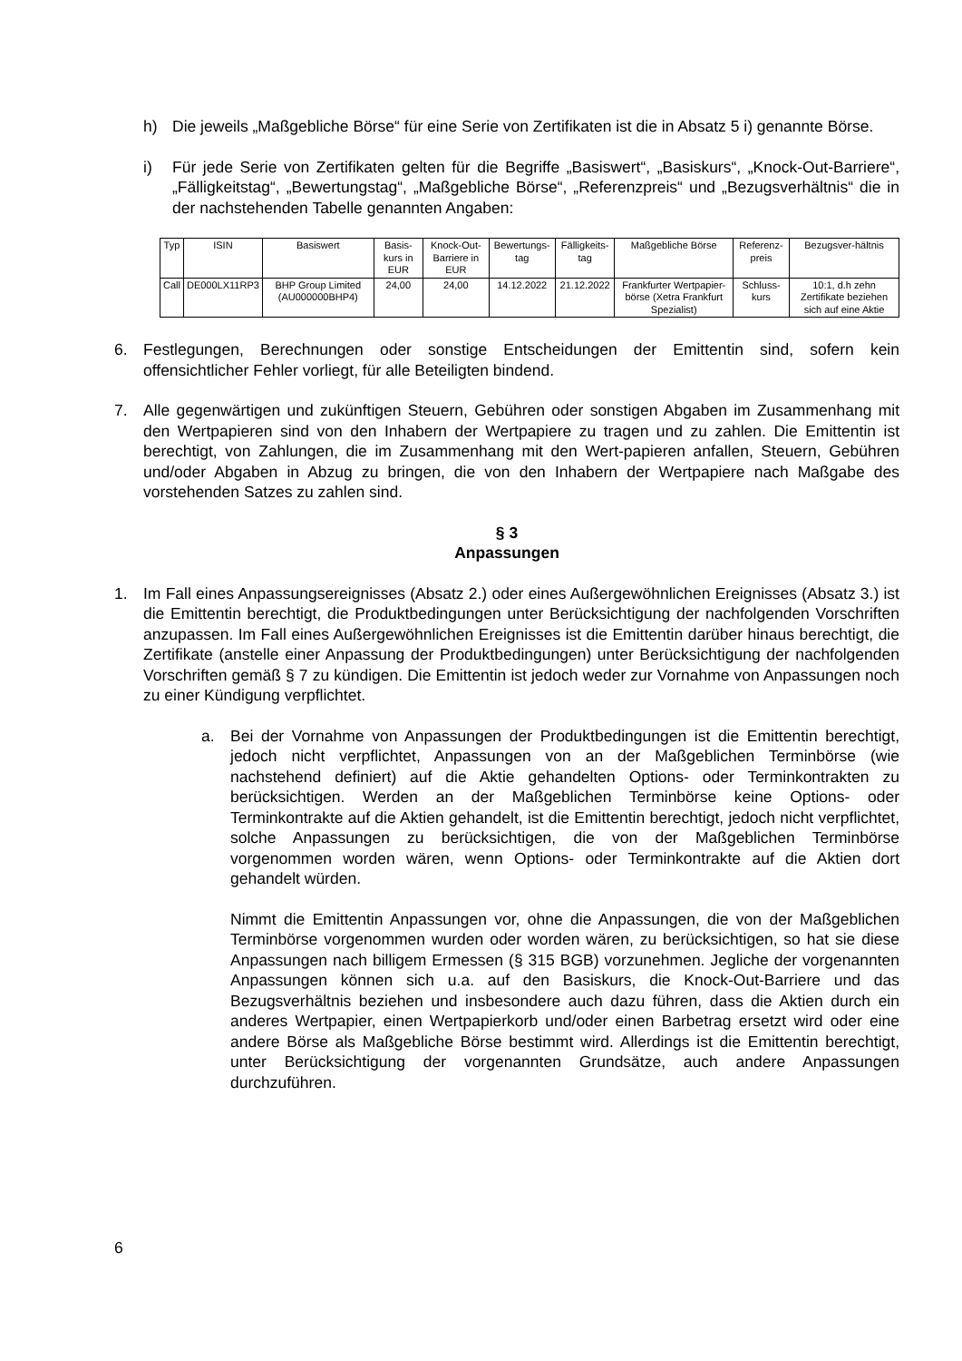h) Die jeweils „Maßgebliche Börse“ für eine Serie von Zertifikaten ist die in Absatz 5 i) genannte Börse.
i) Für jede Serie von Zertifikaten gelten für die Begriffe „Basiswert“, „Basiskurs“, „Knock-Out-Barriere“, „Fälligkeitstag“, „Bewertungstag“, „Maßgebliche Börse“, „Referenzpreis“ und „Bezugsverhältnis“ die in der nachstehenden Tabelle genannten Angaben:
| Typ | ISIN | Basiswert | Basis-kurs in EUR | Knock-Out-Barriere in EUR | Bewertungs-tag | Fälligkeits-tag | Maßgebliche Börse | Referenz-preis | Bezugsver-hältnis |
| --- | --- | --- | --- | --- | --- | --- | --- | --- | --- |
| Call | DE000LX11RP3 | BHP Group Limited (AU000000BHP4) | 24,00 | 24,00 | 14.12.2022 | 21.12.2022 | Frankfurter Wertpapier-börse (Xetra Frankfurt Spezialist) | Schluss-kurs | 10:1, d.h zehn Zertifikate beziehen sich auf eine Aktie |
6. Festlegungen, Berechnungen oder sonstige Entscheidungen der Emittentin sind, sofern kein offensichtlicher Fehler vorliegt, für alle Beteiligten bindend.
7. Alle gegenwärtigen und zukünftigen Steuern, Gebühren oder sonstigen Abgaben im Zusammenhang mit den Wertpapieren sind von den Inhabern der Wertpapiere zu tragen und zu zahlen. Die Emittentin ist berechtigt, von Zahlungen, die im Zusammenhang mit den Wert-papieren anfallen, Steuern, Gebühren und/oder Abgaben in Abzug zu bringen, die von den Inhabern der Wertpapiere nach Maßgabe des vorstehenden Satzes zu zahlen sind.
§ 3
Anpassungen
1. Im Fall eines Anpassungsereignisses (Absatz 2.) oder eines Außergewöhnlichen Ereignisses (Absatz 3.) ist die Emittentin berechtigt, die Produktbedingungen unter Berücksichtigung der nachfolgenden Vorschriften anzupassen. Im Fall eines Außergewöhnlichen Ereignisses ist die Emittentin darüber hinaus berechtigt, die Zertifikate (anstelle einer Anpassung der Produktbedingungen) unter Berücksichtigung der nachfolgenden Vorschriften gemäß § 7 zu kündigen. Die Emittentin ist jedoch weder zur Vornahme von Anpassungen noch zu einer Kündigung verpflichtet.
a. Bei der Vornahme von Anpassungen der Produktbedingungen ist die Emittentin berechtigt, jedoch nicht verpflichtet, Anpassungen von an der Maßgeblichen Terminbörse (wie nachstehend definiert) auf die Aktie gehandelten Options- oder Terminkontrakten zu berücksichtigen. Werden an der Maßgeblichen Terminbörse keine Options- oder Terminkontrakte auf die Aktien gehandelt, ist die Emittentin berechtigt, jedoch nicht verpflichtet, solche Anpassungen zu berücksichtigen, die von der Maßgeblichen Terminbörse vorgenommen worden wären, wenn Options- oder Terminkontrakte auf die Aktien dort gehandelt würden.
Nimmt die Emittentin Anpassungen vor, ohne die Anpassungen, die von der Maßgeblichen Terminbörse vorgenommen wurden oder worden wären, zu berücksichtigen, so hat sie diese Anpassungen nach billigem Ermessen (§ 315 BGB) vorzunehmen. Jegliche der vorgenannten Anpassungen können sich u.a. auf den Basiskurs, die Knock-Out-Barriere und das Bezugsverhältnis beziehen und insbesondere auch dazu führen, dass die Aktien durch ein anderes Wertpapier, einen Wertpapierkorb und/oder einen Barbetrag ersetzt wird oder eine andere Börse als Maßgebliche Börse bestimmt wird. Allerdings ist die Emittentin berechtigt, unter Berücksichtigung der vorgenannten Grundsätze, auch andere Anpassungen durchzuführen.
6